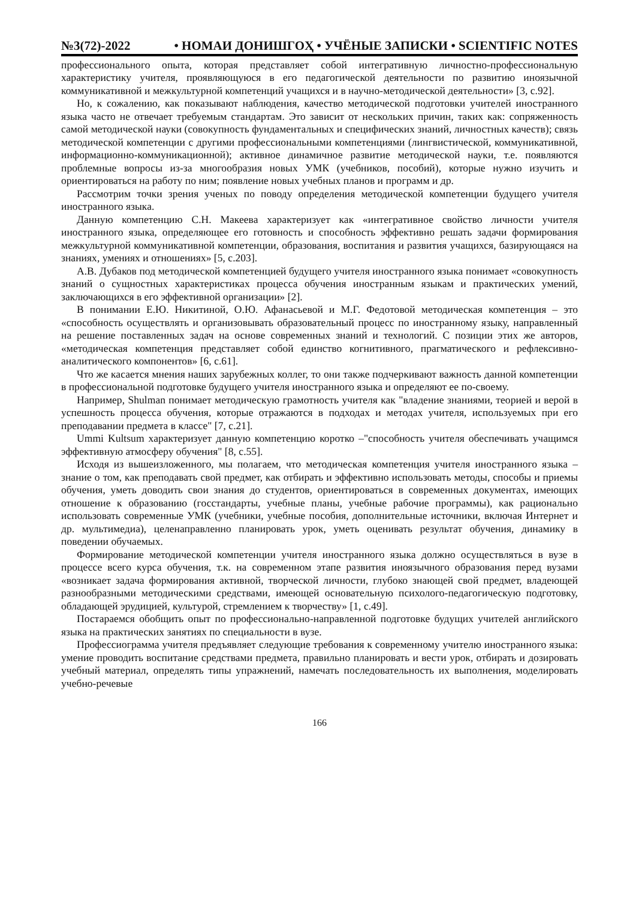№3(72)-2022 • НОМАИ ДОНИШГОҲ • УЧЁНЫЕ ЗАПИСКИ • SCIENTIFIC NOTES
профессионального опыта, которая представляет собой интегративную личностно-профессиональную характеристику учителя, проявляющуюся в его педагогической деятельности по развитию иноязычной коммуникативной и межкультурной компетенций учащихся и в научно-методической деятельности» [3, с.92].
Но, к сожалению, как показывают наблюдения, качество методической подготовки учителей иностранного языка часто не отвечает требуемым стандартам. Это зависит от нескольких причин, таких как: сопряженность самой методической науки (совокупность фундаментальных и специфических знаний, личностных качеств); связь методической компетенции с другими профессиональными компетенциями (лингвистической, коммуникативной, информационно-коммуникационной); активное динамичное развитие методической науки, т.е. появляются проблемные вопросы из-за многообразия новых УМК (учебников, пособий), которые нужно изучить и ориентироваться на работу по ним; появление новых учебных планов и программ и др.
Рассмотрим точки зрения ученых по поводу определения методической компетенции будущего учителя иностранного языка.
Данную компетенцию С.Н. Макеева характеризует как «интегративное свойство личности учителя иностранного языка, определяющее его готовность и способность эффективно решать задачи формирования межкультурной коммуникативной компетенции, образования, воспитания и развития учащихся, базирующаяся на знаниях, умениях и отношениях» [5, с.203].
А.В. Дубаков под методической компетенцией будущего учителя иностранного языка понимает «совокупность знаний о сущностных характеристиках процесса обучения иностранным языкам и практических умений, заключающихся в его эффективной организации» [2].
В понимании Е.Ю. Никитиной, О.Ю. Афанасьевой и М.Г. Федотовой методическая компетенция – это «способность осуществлять и организовывать образовательный процесс по иностранному языку, направленный на решение поставленных задач на основе современных знаний и технологий. С позиции этих же авторов, «методическая компетенция представляет собой единство когнитивного, прагматического и рефлексивно-аналитического компонентов» [6, с.61].
Что же касается мнения наших зарубежных коллег, то они также подчеркивают важность данной компетенции в профессиональной подготовке будущего учителя иностранного языка и определяют ее по-своему.
Например, Shulman понимает методическую грамотность учителя как "владение знаниями, теорией и верой в успешность процесса обучения, которые отражаются в подходах и методах учителя, используемых при его преподавании предмета в классе" [7, с.21].
Ummi Kultsum характеризует данную компетенцию коротко –"способность учителя обеспечивать учащимся эффективную атмосферу обучения" [8, с.55].
Исходя из вышеизложенного, мы полагаем, что методическая компетенция учителя иностранного языка – знание о том, как преподавать свой предмет, как отбирать и эффективно использовать методы, способы и приемы обучения, уметь доводить свои знания до студентов, ориентироваться в современных документах, имеющих отношение к образованию (госстандарты, учебные планы, учебные рабочие программы), как рационально использовать современные УМК (учебники, учебные пособия, дополнительные источники, включая Интернет и др. мультимедиа), целенаправленно планировать урок, уметь оценивать результат обучения, динамику в поведении обучаемых.
Формирование методической компетенции учителя иностранного языка должно осуществляться в вузе в процессе всего курса обучения, т.к. на современном этапе развития иноязычного образования перед вузами «возникает задача формирования активной, творческой личности, глубоко знающей свой предмет, владеющей разнообразными методическими средствами, имеющей основательную психолого-педагогическую подготовку, обладающей эрудицией, культурой, стремлением к творчеству» [1, с.49].
Постараемся обобщить опыт по профессионально-направленной подготовке будущих учителей английского языка на практических занятиях по специальности в вузе.
Профессиограмма учителя предъявляет следующие требования к современному учителю иностранного языка: умение проводить воспитание средствами предмета, правильно планировать и вести урок, отбирать и дозировать учебный материал, определять типы упражнений, намечать последовательность их выполнения, моделировать учебно-речевые
166